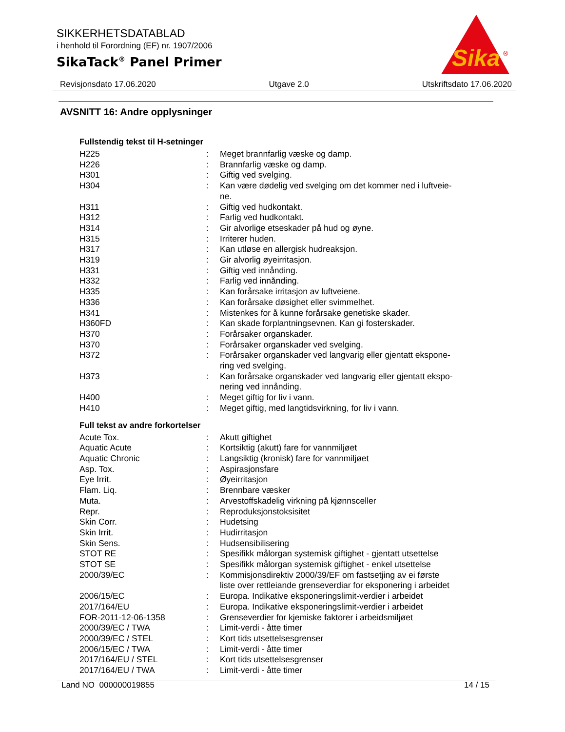SIKKERHETSDATABLAD
i henhold til Forordning (EF) nr. 1907/2006
SikaTack<sup>®</sup> Panel Primer
Sika
®
Revisjonsdato 17.06.2020 Utgave 2.0 Utskriftsdato 17.06.2020
AVSNITT 16: Andre opplysninger
Fullstendig tekst til H-setninger
| H225 | : | Meget brannfarlig væske og damp. |
| H226 | : | Brannfarlig væske og damp. |
| H301 | : | Giftig ved svelging. |
| H304 | : | Kan være dødelig ved svelging om det kommer ned i luftveie- ne. |
| H311 | : | Giftig ved hudkontakt. |
| H312 | : | Farlig ved hudkontakt. |
| H314 | : | Gir alvorlige etseskader på hud og øyne. |
| H315 | : | Irriterer huden. |
| H317 | : | Kan utløse en allergisk hudreaksjon. |
| H319 | : | Gir alvorlig øyeirritasjon. |
| H331 | : | Giftig ved innånding. |
| H332 | : | Farlig ved innånding. |
| H335 | : | Kan forårsake irritasjon av luftveiene. |
| H336 | : | Kan forårsake døsighet eller svimmelhet. |
| H341 | : | Mistenkes for å kunne forårsake genetiske skader. |
| H360FD | : | Kan skade forplantningsevnen. Kan gi fosterskader. |
| H370 | : | Forårsaker organskader. |
| H370 | : | Forårsaker organskader ved svelging. |
| H372 | : | Forårsaker organskader ved langvarig eller gjentatt ekspone- ring ved svelging. |
| H373 | : | Kan forårsake organskader ved langvarig eller gjentatt ekspo- nering ved innånding. |
| H400 | : | Meget giftig for liv i vann. |
| H410 | : | Meget giftig, med langtidsvirkning, for liv i vann. |
Full tekst av andre forkortelser
| Acute Tox. | : | Akutt giftighet |
| Aquatic Acute | : | Kortsiktig (akutt) fare for vannmiljøet |
| Aquatic Chronic | : | Langsiktig (kronisk) fare for vannmiljøet |
| Asp. Tox. | : | Aspirasjonsfare |
| Eye Irrit. | : | Øyeirritasjon |
| Flam. Liq. | : | Brennbare væsker |
| Muta. | : | Arvestoffskadelig virkning på kjønnsceller |
| Repr. | : | Reproduksjonstoksisitet |
| Skin Corr. | : | Hudetsing |
| Skin Irrit. | : | Hudirritasjon |
| Skin Sens. | : | Hudsensibilisering |
| STOT RE | : | Spesifikk målorgan systemisk giftighet - gjentatt utsettelse |
| STOT SE | : | Spesifikk målorgan systemisk giftighet - enkel utsettelse |
| 2000/39/EC | : | Kommisjonsdirektiv 2000/39/EF om fastsetjing av ei første liste over rettleiande grenseverdiar for eksponering i arbeidet |
| 2006/15/EC | : | Europa. Indikative eksponeringslimit-verdier i arbeidet |
| 2017/164/EU | : | Europa. Indikative eksponeringslimit-verdier i arbeidet |
| FOR-2011-12-06-1358 | : | Grenseverdier for kjemiske faktorer i arbeidsmiljøet |
| 2000/39/EC / TWA | : | Limit-verdi - åtte timer |
| 2000/39/EC / STEL | : | Kort tids utsettelsesgrenser |
| 2006/15/EC / TWA | : | Limit-verdi - åtte timer |
| 2017/164/EU / STEL | : | Kort tids utsettelsesgrenser |
| 2017/164/EU / TWA | : | Limit-verdi - åtte timer |
Land NO 000000019855 14 / 15